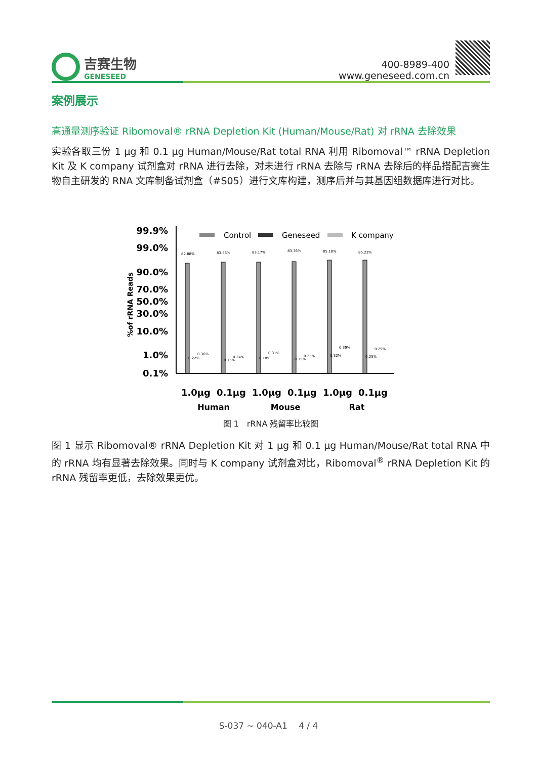吉赛生物
GENESEED
400-8989-400
www.geneseed.com.cn
案例展示
高通量测序验证 Ribomoval® rRNA Depletion Kit (Human/Mouse/Rat) 对 rRNA 去除效果
实验各取三份 1 μg 和 0.1 μg Human/Mouse/Rat total RNA 利用 Ribomoval™ rRNA Depletion Kit 及 K company 试剂盒对 rRNA 进行去除，对未进行 rRNA 去除与 rRNA 去除后的样品搭配吉赛生物自主研发的 RNA 文库制备试剂盒（#S05）进行文库构建，测序后并与其基因组数据库进行对比。
99.9%
99.0%
90.0%
70.0%
50.0%
30.0%
10.0%
1.0%
0.1%
%of rRNA Reads
Control
Geneseed
K company
82.88%
83.56%
83.17%
83.76%
85.18%
85.23%
0.22%
0.36%
0.15%
0.24%
0.18%
0.31%
0.15%
0.25%
0.32%
0.39%
0.25%
0.29%
1.0μg
0.1μg
1.0μg
0.1μg
1.0μg
0.1μg
Human
Mouse
Rat
图 1　rRNA 残留率比较图
图 1 显示 Ribomoval® rRNA Depletion Kit 对 1 μg 和 0.1 μg Human/Mouse/Rat total RNA 中的 rRNA 均有显著去除效果。同时与 K company 试剂盒对比，Ribomoval<sup>®</sup> rRNA Depletion Kit 的 rRNA 残留率更低，去除效果更优。
S-037 ~ 040-A1　 4 / 4